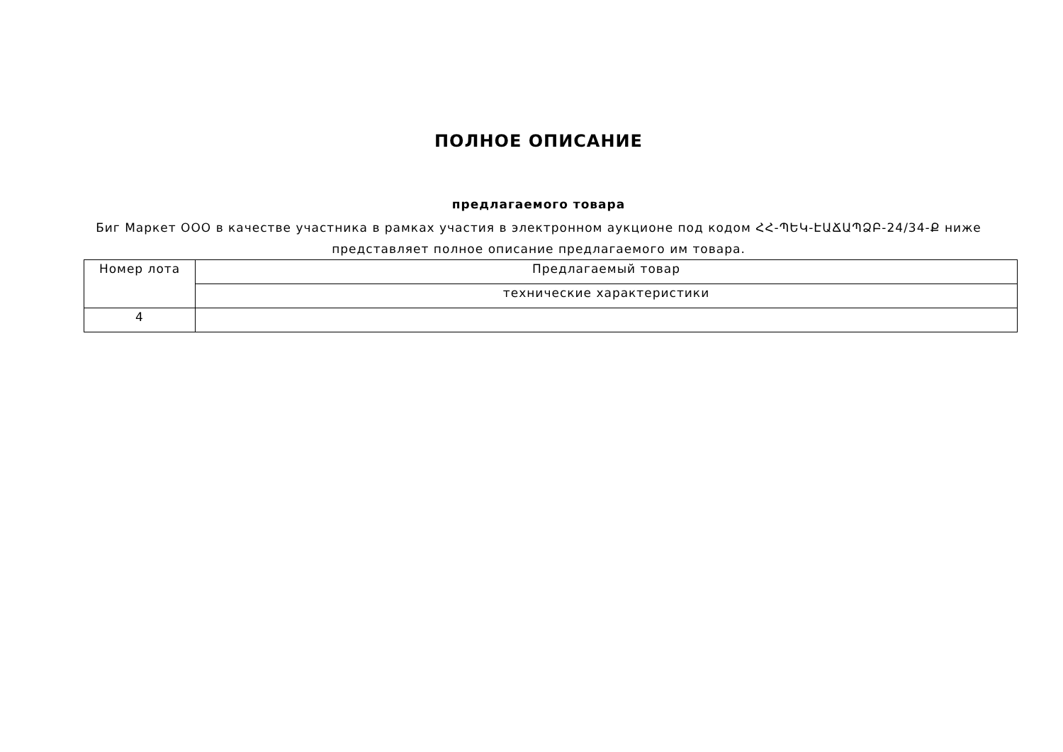ПОЛНОЕ ОПИСАНИЕ
предлагаемого товара
Биг Маркет ООО в качестве участника в рамках участия в электронном аукционе под кодом ՀՀ-ՊԵԿ-ԷԱՃԱՊՁԲ-24/34-Ք ниже представляет полное описание предлагаемого им товара.
| Номер лота | Предлагаемый товар |
| --- | --- |
| | технические характеристики |
| 4 | |